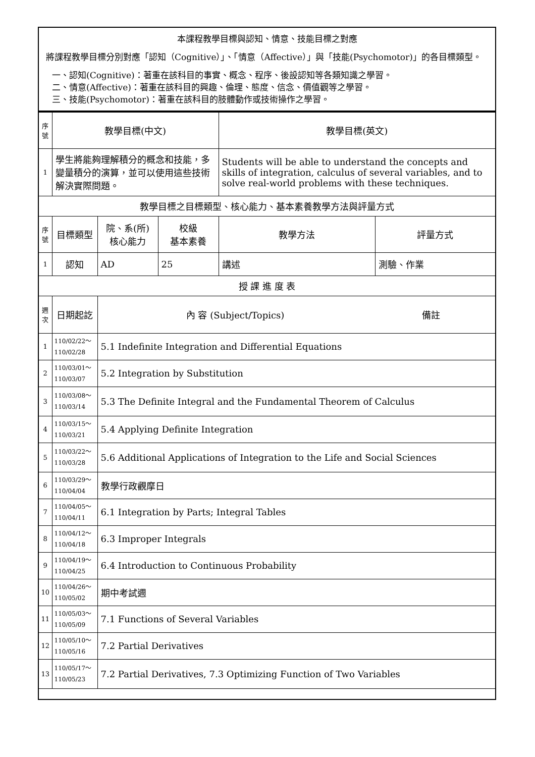本課程教學目標與認知、情意、技能目標之對應
將課程教學目標分別對應「認知（Cognitive）」、「情意（Affective）」與「技能(Psychomotor)」的各目標類型。
一、認知(Cognitive)：著重在該科目的事實、概念、程序、後設認知等各類知識之學習。
二、情意(Affective)：著重在該科目的興趣、倫理、態度、信念、價值觀等之學習。
三、技能(Psychomotor)：著重在該科目的肢體動作或技術操作之學習。
| 序號 | 教學目標(中文) | | | 教學目標(英文) | |
| --- | --- | --- | --- | --- | --- |
| 1 | 學生將能夠理解積分的概念和技能，多變量積分的演算，並可以使用這些技術解決實際問題。 | | | Students will be able to understand the concepts and skills of integration, calculus of several variables, and to solve real-world problems with these techniques. | |
| 教學目標之目標類型、核心能力、基本素養教學方法與評量方式 | | | | | |
| 序號 | 目標類型 | 院、系(所) 核心能力 | 校級 基本素養 | 教學方法 | 評量方式 |
| 1 | 認知 | AD | 25 | 講述 | 測驗、作業 |
| 授 課 進 度 表 | | | | | |
| 週次 | 日期起訖 | 內 容 (Subject/Topics) 備註 | | | |
| 1 | 110/02/22～ 110/02/28 | 5.1 Indefinite Integration and Differential Equations | | | |
| 2 | 110/03/01～ 110/03/07 | 5.2 Integration by Substitution | | | |
| 3 | 110/03/08～ 110/03/14 | 5.3 The Definite Integral and the Fundamental Theorem of Calculus | | | |
| 4 | 110/03/15～ 110/03/21 | 5.4 Applying Definite Integration | | | |
| 5 | 110/03/22～ 110/03/28 | 5.6 Additional Applications of Integration to the Life and Social Sciences | | | |
| 6 | 110/03/29～ 110/04/04 | 教學行政觀摩日 | | | |
| 7 | 110/04/05～ 110/04/11 | 6.1 Integration by Parts; Integral Tables | | | |
| 8 | 110/04/12～ 110/04/18 | 6.3 Improper Integrals | | | |
| 9 | 110/04/19～ 110/04/25 | 6.4 Introduction to Continuous Probability | | | |
| 10 | 110/04/26～ 110/05/02 | 期中考試週 | | | |
| 11 | 110/05/03～ 110/05/09 | 7.1 Functions of Several Variables | | | |
| 12 | 110/05/10～ 110/05/16 | 7.2 Partial Derivatives | | | |
| 13 | 110/05/17～ 110/05/23 | 7.2 Partial Derivatives, 7.3 Optimizing Function of Two Variables | | | |